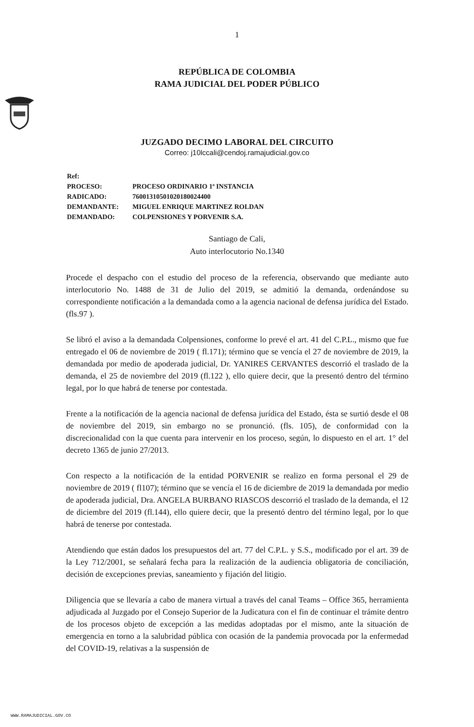1
REPÚBLICA DE COLOMBIA
RAMA JUDICIAL DEL PODER PÚBLICO
JUZGADO DECIMO LABORAL DEL CIRCUITO
Correo: j10lccali@cendoj.ramajudicial.gov.co
Ref:
PROCESO: PROCESO ORDINARIO 1ª INSTANCIA
RADICADO: 76001310501020180024400
DEMANDANTE: MIGUEL ENRIQUE MARTINEZ ROLDAN
DEMANDADO: COLPENSIONES Y PORVENIR S.A.
Santiago de Cali,
Auto interlocutorio No.1340
Procede el despacho con el estudio del proceso de la referencia, observando que mediante auto interlocutorio No. 1488 de 31 de Julio del 2019, se admitió la demanda, ordenándose su correspondiente notificación a la demandada como a la agencia nacional de defensa jurídica del Estado. (fls.97 ).
Se libró el aviso a la demandada Colpensiones, conforme lo prevé el art. 41 del C.P.L., mismo que fue entregado el 06 de noviembre de 2019 ( fl.171); término que se vencía el 27 de noviembre de 2019, la demandada por medio de apoderada judicial, Dr. YANIRES CERVANTES descorrió el traslado de la demanda, el 25 de noviembre del 2019 (fl.122 ), ello quiere decir, que la presentó dentro del término legal, por lo que habrá de tenerse por contestada.
Frente a la notificación de la agencia nacional de defensa jurídica del Estado, ésta se surtió desde el 08 de noviembre del 2019, sin embargo no se pronunció. (fls. 105), de conformidad con la discrecionalidad con la que cuenta para intervenir en los proceso, según, lo dispuesto en el art. 1° del decreto 1365 de junio 27/2013.
Con respecto a la notificación de la entidad PORVENIR se realizo en forma personal el 29 de noviembre de 2019 ( fl107); término que se vencía el 16 de diciembre de 2019 la demandada por medio de apoderada judicial, Dra. ANGELA BURBANO RIASCOS descorrió el traslado de la demanda, el 12 de diciembre del 2019 (fl.144), ello quiere decir, que la presentó dentro del término legal, por lo que habrá de tenerse por contestada.
Atendiendo que están dados los presupuestos del art. 77 del C.P.L. y S.S., modificado por el art. 39 de la Ley 712/2001, se señalará fecha para la realización de la audiencia obligatoria de conciliación, decisión de excepciones previas, saneamiento y fijación del litigio.
Diligencia que se llevaría a cabo de manera virtual a través del canal Teams – Office 365, herramienta adjudicada al Juzgado por el Consejo Superior de la Judicatura con el fin de continuar el trámite dentro de los procesos objeto de excepción a las medidas adoptadas por el mismo, ante la situación de emergencia en torno a la salubridad pública con ocasión de la pandemia provocada por la enfermedad del COVID-19, relativas a la suspensión de
WWW.RAMAJUDICIAL.GOV.CO